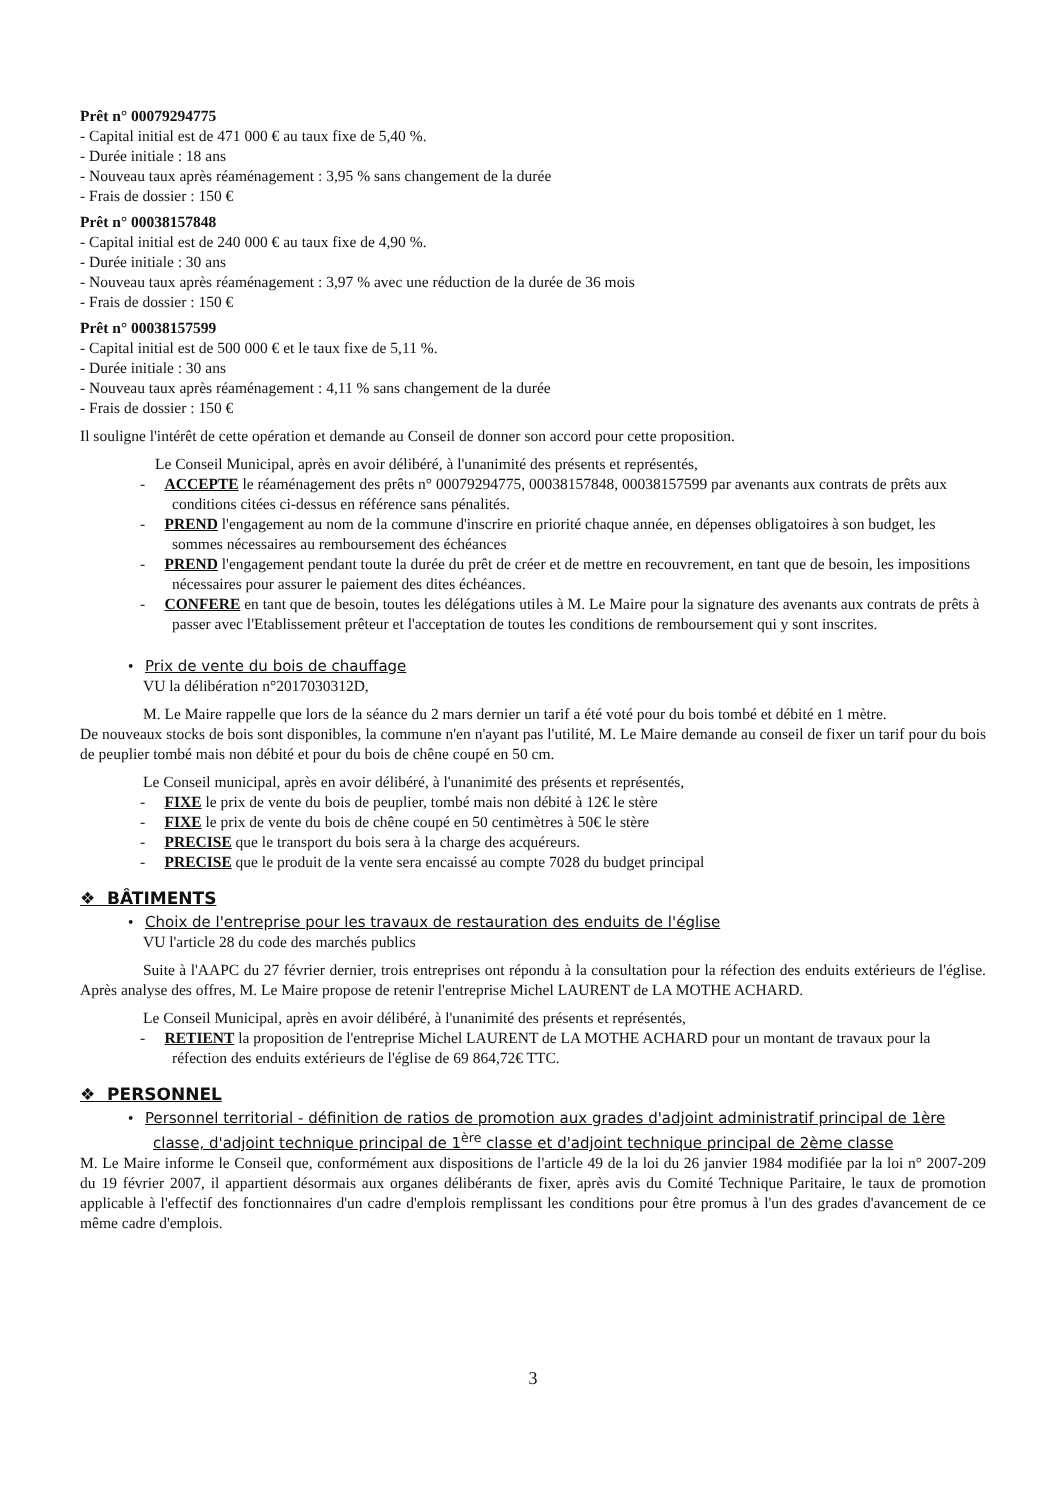Prêt n° 00079294775
- Capital initial est de 471 000 € au taux fixe de 5,40 %.
- Durée initiale : 18 ans
- Nouveau taux après réaménagement : 3,95 % sans changement de la durée
- Frais de dossier : 150 €
Prêt n° 00038157848
- Capital initial est de 240 000 € au taux fixe de 4,90 %.
- Durée initiale : 30 ans
- Nouveau taux après réaménagement : 3,97 % avec une réduction de la durée de 36 mois
- Frais de dossier : 150 €
Prêt n° 00038157599
- Capital initial est de 500 000 € et le taux fixe de 5,11 %.
- Durée initiale : 30 ans
- Nouveau taux après réaménagement : 4,11 % sans changement de la durée
- Frais de dossier : 150 €
Il souligne l'intérêt de cette opération et demande au Conseil de donner son accord pour cette proposition.
Le Conseil Municipal, après en avoir délibéré, à l'unanimité des présents et représentés,
- ACCEPTE le réaménagement des prêts n° 00079294775, 00038157848, 00038157599 par avenants aux contrats de prêts aux conditions citées ci-dessus en référence sans pénalités.
- PREND l'engagement au nom de la commune d'inscrire en priorité chaque année, en dépenses obligatoires à son budget, les sommes nécessaires au remboursement des échéances
- PREND l'engagement pendant toute la durée du prêt de créer et de mettre en recouvrement, en tant que de besoin, les impositions nécessaires pour assurer le paiement des dites échéances.
- CONFERE en tant que de besoin, toutes les délégations utiles à M. Le Maire pour la signature des avenants aux contrats de prêts à passer avec l'Etablissement prêteur et l'acceptation de toutes les conditions de remboursement qui y sont inscrites.
• Prix de vente du bois de chauffage
VU la délibération n°2017030312D,
M. Le Maire rappelle que lors de la séance du 2 mars dernier un tarif a été voté pour du bois tombé et débité en 1 mètre.
De nouveaux stocks de bois sont disponibles, la commune n'en n'ayant pas l'utilité, M. Le Maire demande au conseil de fixer un tarif pour du bois de peuplier tombé mais non débité et pour du bois de chêne coupé en 50 cm.
Le Conseil municipal, après en avoir délibéré, à l'unanimité des présents et représentés,
- FIXE le prix de vente du bois de peuplier, tombé mais non débité à 12€ le stère
- FIXE le prix de vente du bois de chêne coupé en 50 centimètres à 50€ le stère
- PRECISE que le transport du bois sera à la charge des acquéreurs.
- PRECISE que le produit de la vente sera encaissé au compte 7028 du budget principal
❖ BÂTIMENTS
• Choix de l'entreprise pour les travaux de restauration des enduits de l'église
VU l'article 28 du code des marchés publics
Suite à l'AAPC du 27 février dernier, trois entreprises ont répondu à la consultation pour la réfection des enduits extérieurs de l'église. Après analyse des offres, M. Le Maire propose de retenir l'entreprise Michel LAURENT de LA MOTHE ACHARD.
Le Conseil Municipal, après en avoir délibéré, à l'unanimité des présents et représentés,
- RETIENT la proposition de l'entreprise Michel LAURENT de LA MOTHE ACHARD pour un montant de travaux pour la réfection des enduits extérieurs de l'église de 69 864,72€ TTC.
❖ PERSONNEL
• Personnel territorial - définition de ratios de promotion aux grades d'adjoint administratif principal de 1ère classe, d'adjoint technique principal de 1<sup>ère</sup> classe et d'adjoint technique principal de 2ème classe
M. Le Maire informe le Conseil que, conformément aux dispositions de l'article 49 de la loi du 26 janvier 1984 modifiée par la loi n° 2007-209 du 19 février 2007, il appartient désormais aux organes délibérants de fixer, après avis du Comité Technique Paritaire, le taux de promotion applicable à l'effectif des fonctionnaires d'un cadre d'emplois remplissant les conditions pour être promus à l'un des grades d'avancement de ce même cadre d'emplois.
3